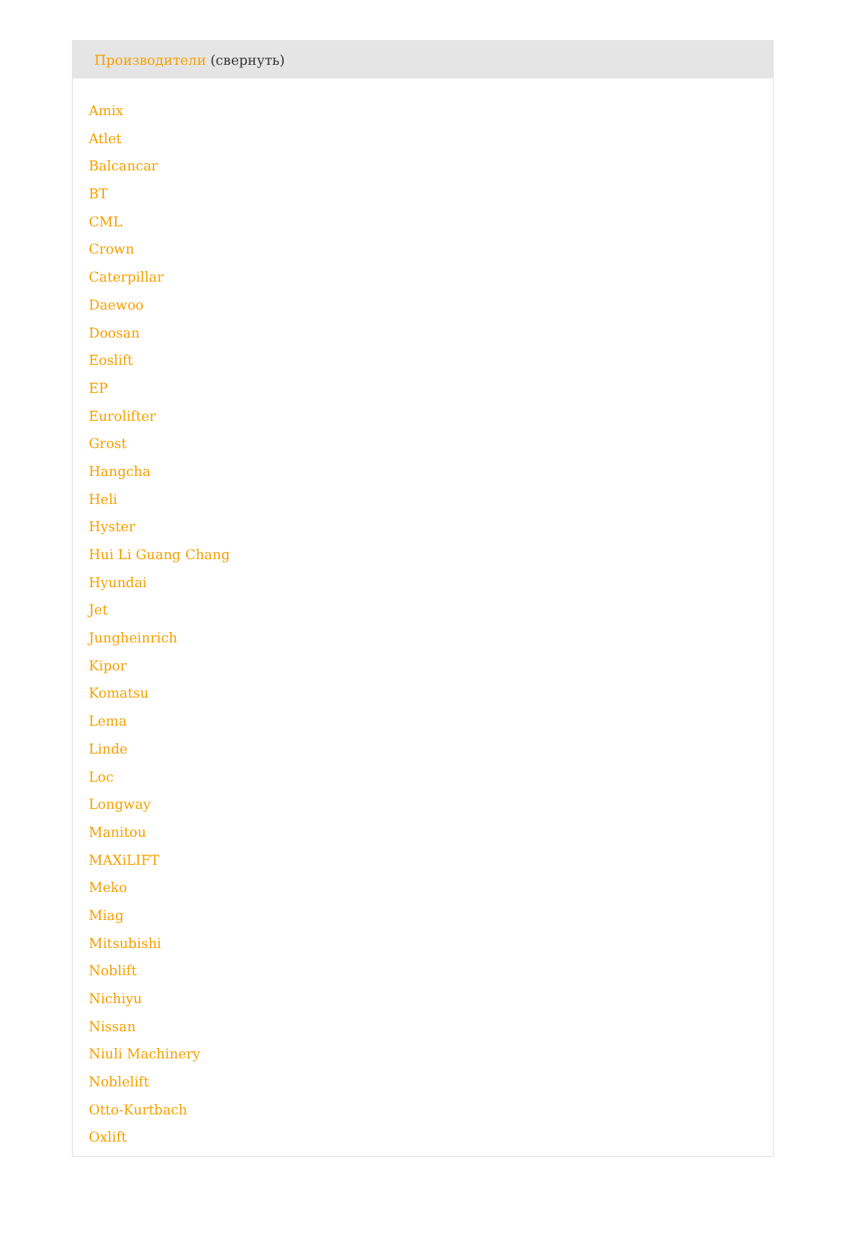Производители (свернуть)
Amix
Atlet
Balcancar
BT
CML
Crown
Caterpillar
Daewoo
Doosan
Eoslift
EP
Eurolifter
Grost
Hangcha
Heli
Hyster
Hui Li Guang Chang
Hyundai
Jet
Jungheinrich
Kipor
Komatsu
Lema
Linde
Loc
Longway
Manitou
MAXiLIFT
Meko
Miag
Mitsubishi
Noblift
Nichiyu
Nissan
Niuli Machinery
Noblelift
Otto-Kurtbach
Oxlift